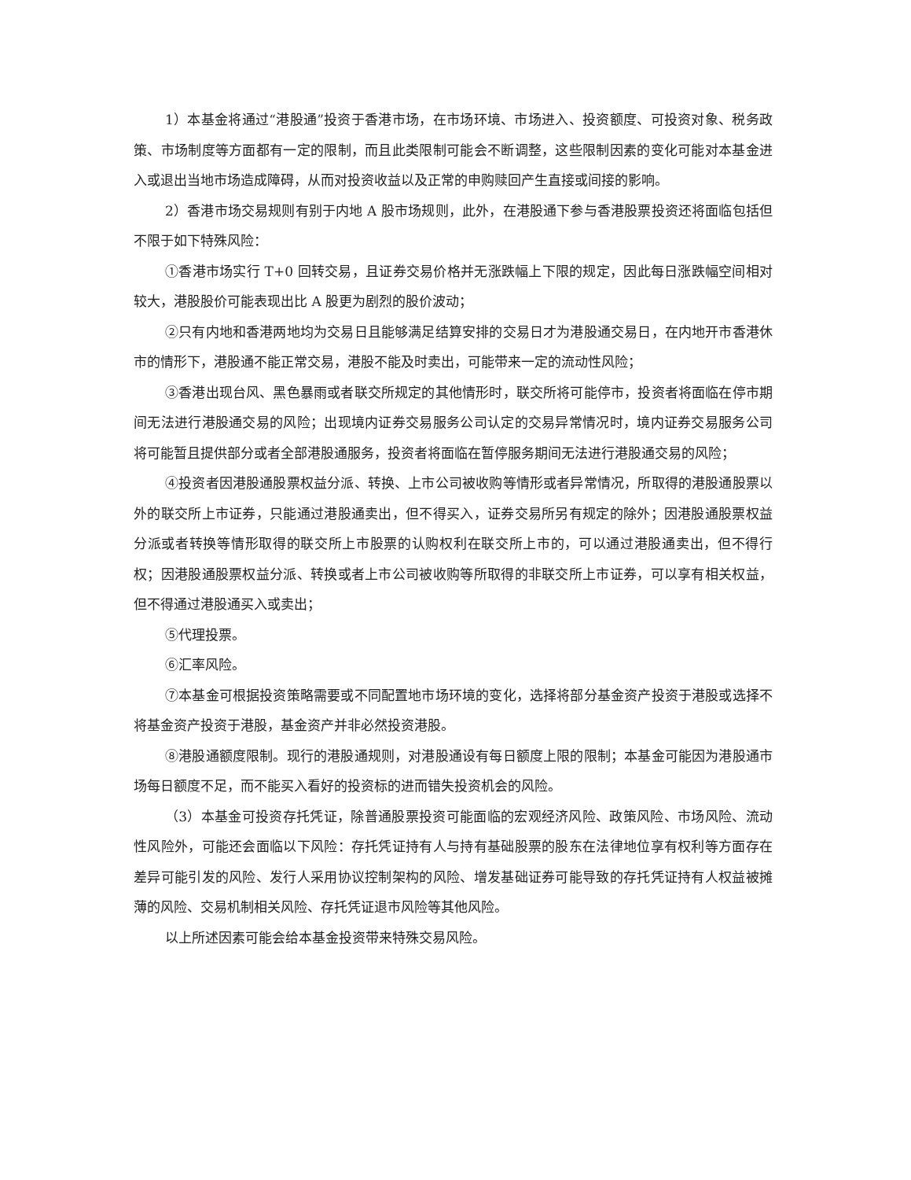1）本基金将通过“港股通”投资于香港市场，在市场环境、市场进入、投资额度、可投资对象、税务政策、市场制度等方面都有一定的限制，而且此类限制可能会不断调整，这些限制因素的变化可能对本基金进入或退出当地市场造成障碍，从而对投资收益以及正常的申购赎回产生直接或间接的影响。
2）香港市场交易规则有别于内地 A 股市场规则，此外，在港股通下参与香港股票投资还将面临包括但不限于如下特殊风险：
①香港市场实行 T+0 回转交易，且证券交易价格并无涨跌幅上下限的规定，因此每日涨跌幅空间相对较大，港股股价可能表现出比 A 股更为剧烈的股价波动；
②只有内地和香港两地均为交易日且能够满足结算安排的交易日才为港股通交易日，在内地开市香港休市的情形下，港股通不能正常交易，港股不能及时卖出，可能带来一定的流动性风险；
③香港出现台风、黑色暴雨或者联交所规定的其他情形时，联交所将可能停市，投资者将面临在停市期间无法进行港股通交易的风险；出现境内证券交易服务公司认定的交易异常情况时，境内证券交易服务公司将可能暂且提供部分或者全部港股通服务，投资者将面临在暂停服务期间无法进行港股通交易的风险；
④投资者因港股通股票权益分派、转换、上市公司被收购等情形或者异常情况，所取得的港股通股票以外的联交所上市证券，只能通过港股通卖出，但不得买入，证券交易所另有规定的除外；因港股通股票权益分派或者转换等情形取得的联交所上市股票的认购权利在联交所上市的，可以通过港股通卖出，但不得行权；因港股通股票权益分派、转换或者上市公司被收购等所取得的非联交所上市证券，可以享有相关权益，但不得通过港股通买入或卖出；
⑤代理投票。
⑥汇率风险。
⑦本基金可根据投资策略需要或不同配置地市场环境的变化，选择将部分基金资产投资于港股或选择不将基金资产投资于港股，基金资产并非必然投资港股。
⑧港股通额度限制。现行的港股通规则，对港股通设有每日额度上限的限制；本基金可能因为港股通市场每日额度不足，而不能买入看好的投资标的进而错失投资机会的风险。
（3）本基金可投资存托凭证，除普通股票投资可能面临的宏观经济风险、政策风险、市场风险、流动性风险外，可能还会面临以下风险：存托凭证持有人与持有基础股票的股东在法律地位享有权利等方面存在差异可能引发的风险、发行人采用协议控制架构的风险、增发基础证券可能导致的存托凭证持有人权益被摊薄的风险、交易机制相关风险、存托凭证退市风险等其他风险。
以上所述因素可能会给本基金投资带来特殊交易风险。